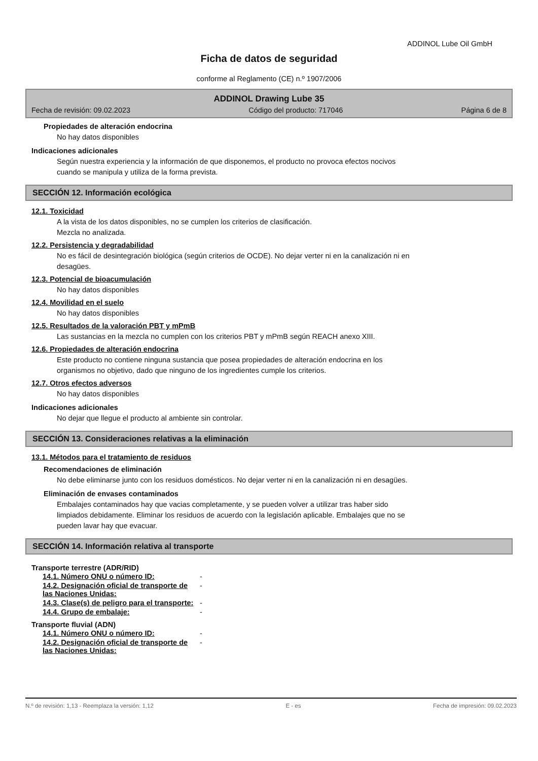ADDINOL Lube Oil GmbH
Ficha de datos de seguridad
conforme al Reglamento (CE) n.º 1907/2006
ADDINOL Drawing Lube 35
Fecha de revisión: 09.02.2023 Código del producto: 717046 Página 6 de 8
Propiedades de alteración endocrina
No hay datos disponibles
Indicaciones adicionales
Según nuestra experiencia y la información de que disponemos, el producto no provoca efectos nocivos
cuando se manipula y utiliza de la forma prevista.
SECCIÓN 12. Información ecológica
12.1. Toxicidad
A la vista de los datos disponibles, no se cumplen los criterios de clasificación.
Mezcla no analizada.
12.2. Persistencia y degradabilidad
No es fácil de desintegración biológica (según criterios de OCDE). No dejar verter ni en la canalización ni en
desagües.
12.3. Potencial de bioacumulación
No hay datos disponibles
12.4. Movilidad en el suelo
No hay datos disponibles
12.5. Resultados de la valoración PBT y mPmB
Las sustancias en la mezcla no cumplen con los criterios PBT y mPmB según REACH anexo XIII.
12.6. Propiedades de alteración endocrina
Este producto no contiene ninguna sustancia que posea propiedades de alteración endocrina en los
organismos no objetivo, dado que ninguno de los ingredientes cumple los criterios.
12.7. Otros efectos adversos
No hay datos disponibles
Indicaciones adicionales
No dejar que llegue el producto al ambiente sin controlar.
SECCIÓN 13. Consideraciones relativas a la eliminación
13.1. Métodos para el tratamiento de residuos
Recomendaciones de eliminación
No debe eliminarse junto con los residuos domésticos. No dejar verter ni en la canalización ni en desagües.
Eliminación de envases contaminados
Embalajes contaminados hay que vacias completamente, y se pueden volver a utilizar tras haber sido
limpiados debidamente. Eliminar los residuos de acuerdo con la legislación aplicable. Embalajes que no se
pueden lavar hay que evacuar.
SECCIÓN 14. Información relativa al transporte
Transporte terrestre (ADR/RID)
| 14.1. Número ONU o número ID: | - |
| 14.2. Designación oficial de transporte de las Naciones Unidas: | - |
| 14.3. Clase(s) de peligro para el transporte: | - |
| 14.4. Grupo de embalaje: | - |
Transporte fluvial (ADN)
| 14.1. Número ONU o número ID: | - |
| 14.2. Designación oficial de transporte de las Naciones Unidas: | - |
N.º de revisión: 1,13 - Reemplaza la versión: 1,12 E - es Fecha de impresión: 09.02.2023